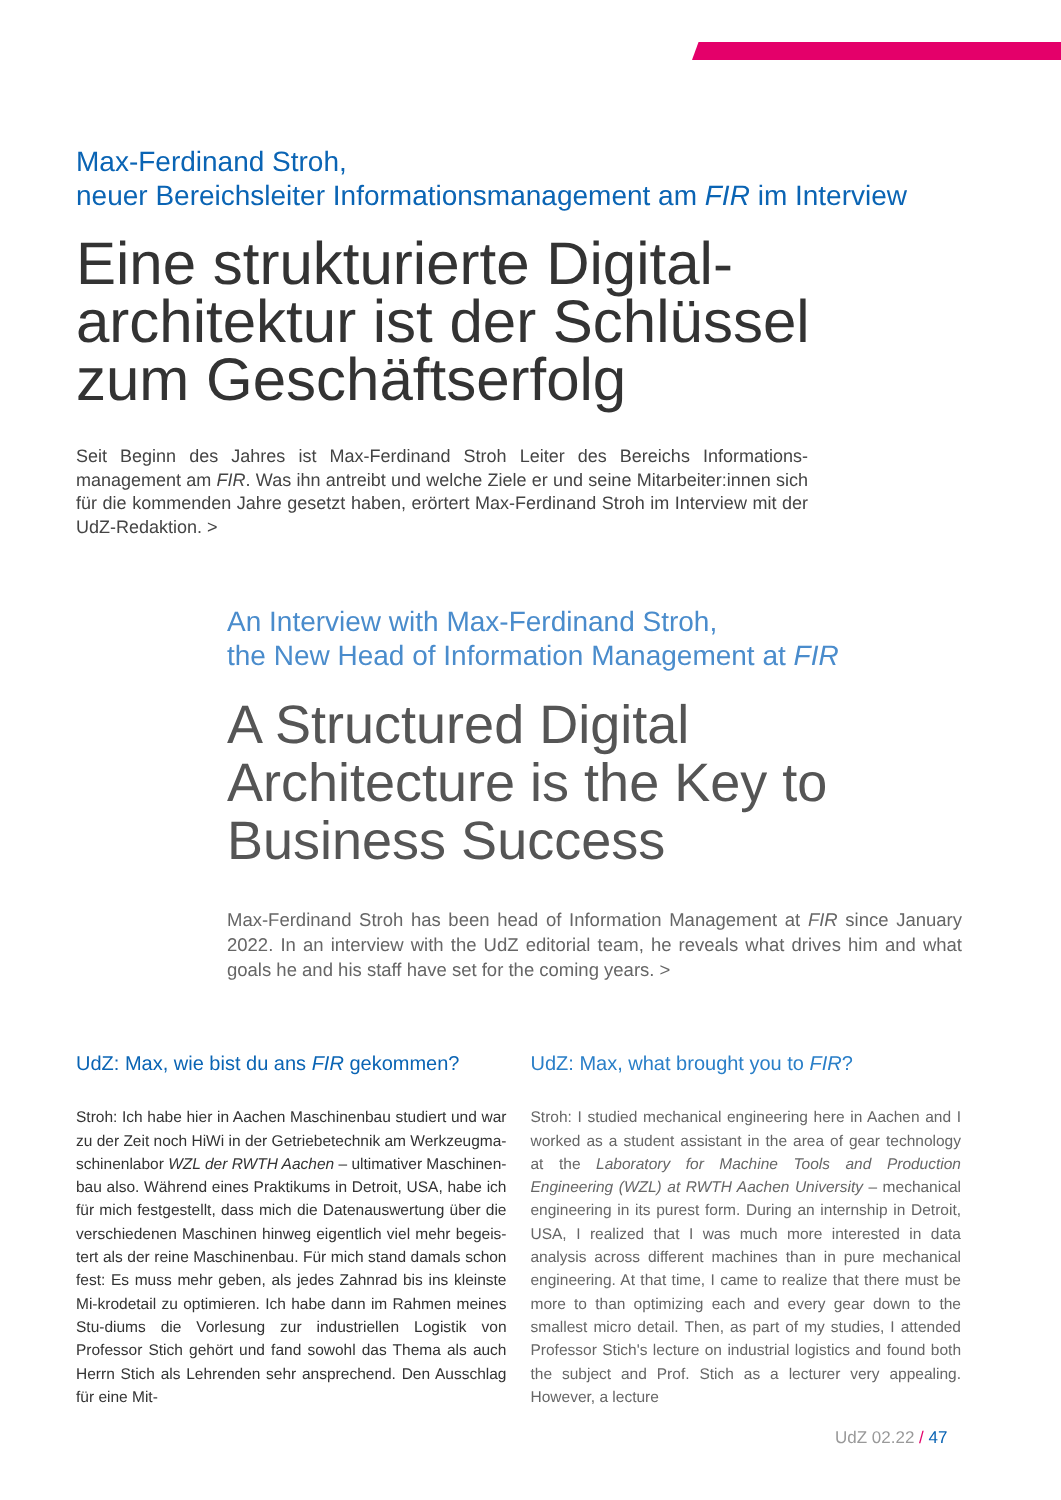Max-Ferdinand Stroh,
neuer Bereichsleiter Informationsmanagement am FIR im Interview
Eine strukturierte Digital-
architektur ist der Schlüssel
zum Geschäftserfolg
Seit Beginn des Jahres ist Max-Ferdinand Stroh Leiter des Bereichs Informations-management am FIR. Was ihn antreibt und welche Ziele er und seine Mitarbeiter:innen sich für die kommenden Jahre gesetzt haben, erörtert Max-Ferdinand Stroh im Interview mit der UdZ-Redaktion. >
An Interview with Max-Ferdinand Stroh,
the New Head of Information Management at FIR
A Structured Digital
Architecture is the Key to
Business Success
Max-Ferdinand Stroh has been head of Information Management at FIR since January 2022. In an interview with the UdZ editorial team, he reveals what drives him and what goals he and his staff have set for the coming years. >
UdZ: Max, wie bist du ans FIR gekommen?
Stroh: Ich habe hier in Aachen Maschinenbau studiert und war zu der Zeit noch HiWi in der Getriebetechnik am Werkzeugma-schinenlabor WZL der RWTH Aachen – ultimativer Maschinen-bau also. Während eines Praktikums in Detroit, USA, habe ich für mich festgestellt, dass mich die Datenauswertung über die verschiedenen Maschinen hinweg eigentlich viel mehr begeis-tert als der reine Maschinenbau. Für mich stand damals schon fest: Es muss mehr geben, als jedes Zahnrad bis ins kleinste Mi-krodetail zu optimieren. Ich habe dann im Rahmen meines Stu-diums die Vorlesung zur industriellen Logistik von Professor Stich gehört und fand sowohl das Thema als auch Herrn Stich als Lehrenden sehr ansprechend. Den Ausschlag für eine Mit-
UdZ: Max, what brought you to FIR?
Stroh: I studied mechanical engineering here in Aachen and I worked as a student assistant in the area of gear technology at the Laboratory for Machine Tools and Production Engineering (WZL) at RWTH Aachen University – mechanical engineering in its purest form. During an internship in Detroit, USA, I realized that I was much more interested in data analysis across different machines than in pure mechanical engineering. At that time, I came to realize that there must be more to than optimizing each and every gear down to the smallest micro detail. Then, as part of my studies, I attended Professor Stich's lecture on industrial logistics and found both the subject and Prof. Stich as a lecturer very appealing. However, a lecture
UdZ 02.22 / 47